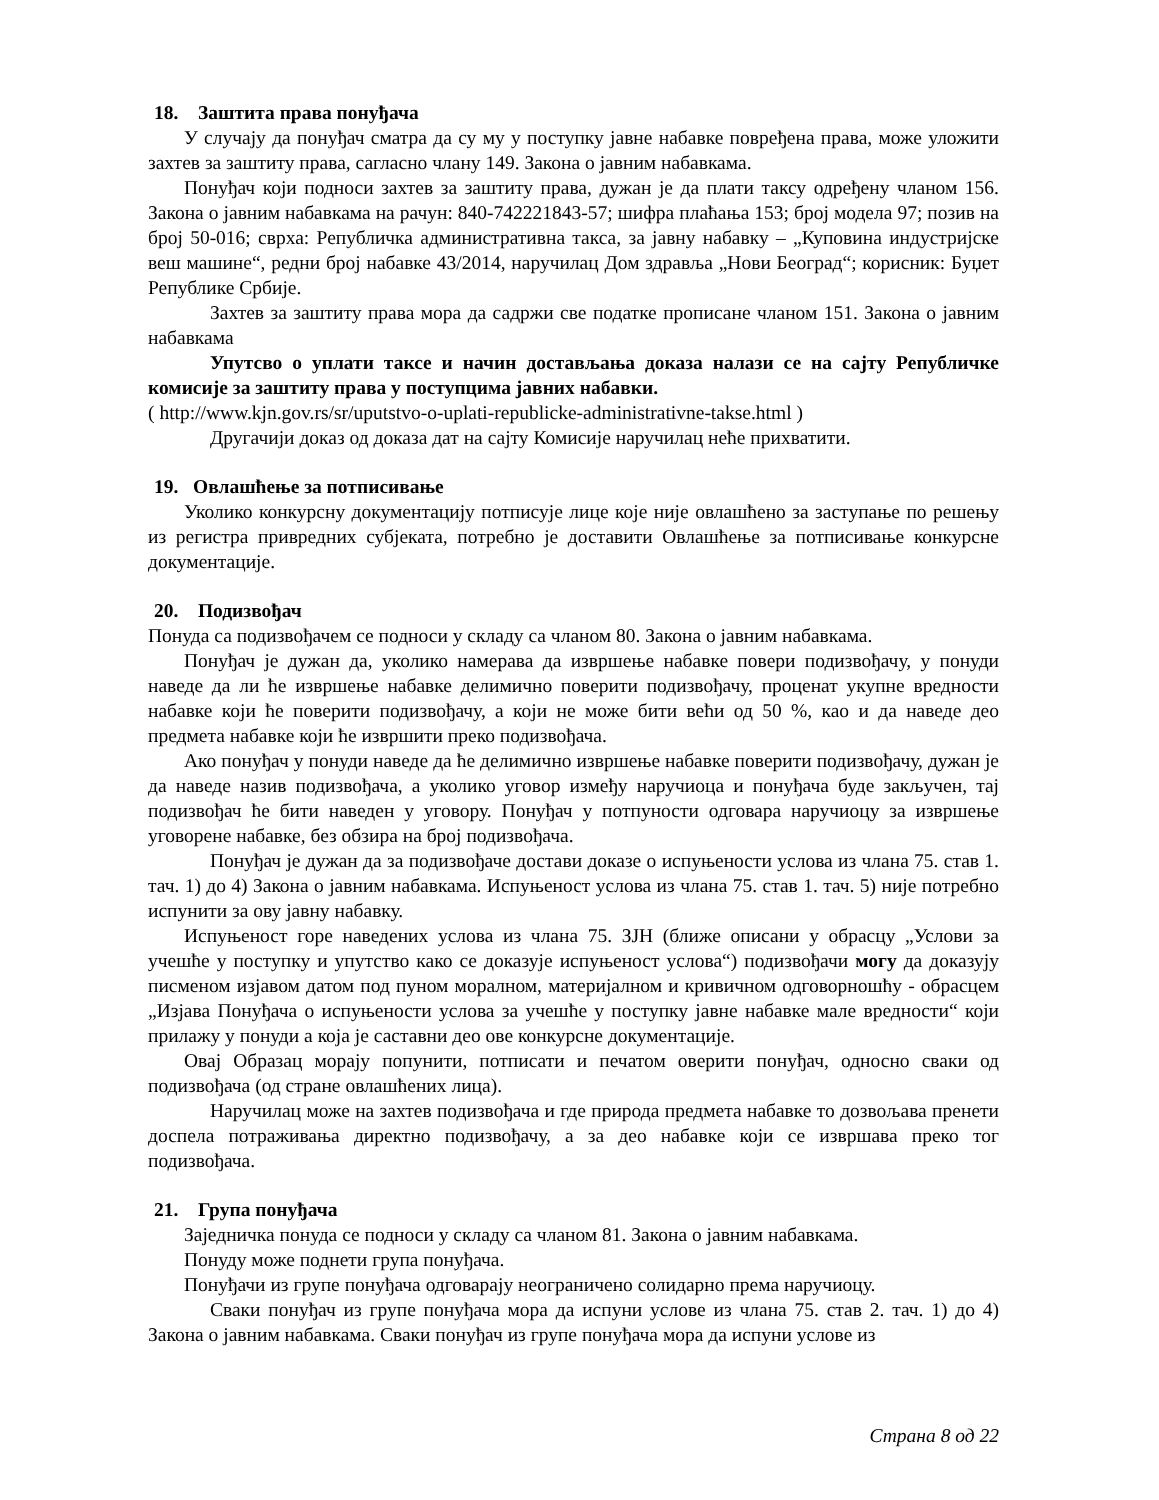18. Заштита права понуђача
У случају да понуђач сматра да су му у поступку јавне набавке повређена права, може уложити захтев за заштиту права, сагласно члану 149. Закона о јавним набавкама.
Понуђач који подноси захтев за заштиту права, дужан је да плати таксу одређену чланом 156. Закона о јавним набавкама на рачун: 840-742221843-57; шифра плаћања 153; број модела 97; позив на број 50-016; сврха: Републичка административна такса, за јавну набавку – „Куповина индустријске веш машине“, редни број набавке 43/2014, наручилац Дом здравља „Нови Београд“; корисник: Буџет Републике Србије.
Захтев за заштиту права мора да садржи све податке прописане чланом 151. Закона о јавним набавкама
Упутсво о уплати таксе и начин достављања доказа налази се на сајту Републичке комисије за заштиту права у поступцима јавних набавки.
( http://www.kjn.gov.rs/sr/uputstvo-o-uplati-republicke-administrativne-takse.html )
Другачији доказ од доказа дат на сајту Комисије наручилац неће прихватити.
19. Овлашћење за потписивање
Уколико конкурсну документацију потписује лице које није овлашћено за заступање по решењу из регистра привредних субјеката, потребно је доставити Овлашћење за потписивање конкурсне документације.
20. Подизвођач
Понуда са подизвођачем се подноси у складу са чланом 80. Закона о јавним набавкама.
Понуђач је дужан да, уколико намерава да извршење набавке повери подизвођачу, у понуди наведе да ли ће извршење набавке делимично поверити подизвођачу, проценат укупне вредности набавке који ће поверити подизвођачу, а који не може бити већи од 50 %, као и да наведе део предмета набавке који ће извршити преко подизвођача.
Ако понуђач у понуди наведе да ће делимично извршење набавке поверити подизвођачу, дужан је да наведе назив подизвођача, а уколико уговор између наручиоца и понуђача буде закључен, тај подизвођач ће бити наведен у уговору. Понуђач у потпуности одговара наручиоцу за извршење уговорене набавке, без обзира на број подизвођача.
Понуђач је дужан да за подизвођаче достави доказе о испуњености услова из члана 75. став 1. тач. 1) до 4) Закона о јавним набавкама. Испуњеност услова из члана 75. став 1. тач. 5) није потребно испунити за ову јавну набавку.
Испуњеност горе наведених услова из члана 75. ЗЈН (ближе описани у обрасцу „Услови за учешће у поступку и упутство како се доказује испуњеност услова“) подизвођачи могу да доказују писменом изјавом датом под пуном моралном, материјалном и кривичном одговорношћу - обрасцем „Изјава Понуђача о испуњености услова за учешће у поступку јавне набавке мале вредности“ који прилажу у понуди а која је саставни део ове конкурсне документације.
Овај Образац морају попунити, потписати и печатом оверити понуђач, односно сваки од подизвођача (од стране овлашћених лица).
Наручилац може на захтев подизвођача и где природа предмета набавке то дозвољава пренети доспела потраживања директно подизвођачу, а за део набавке који се извршава преко тог подизвођача.
21. Група понуђача
Заједничка понуда се подноси у складу са чланом 81. Закона о јавним набавкама.
Понуду може поднети група понуђача.
Понуђачи из групе понуђача одговарају неограничено солидарно према наручиоцу.
Сваки понуђач из групе понуђача мора да испуни услове из члана 75. став 2. тач. 1) до 4) Закона о јавним набавкама. Сваки понуђач из групе понуђача мора да испуни услове из
Страна 8 од 22